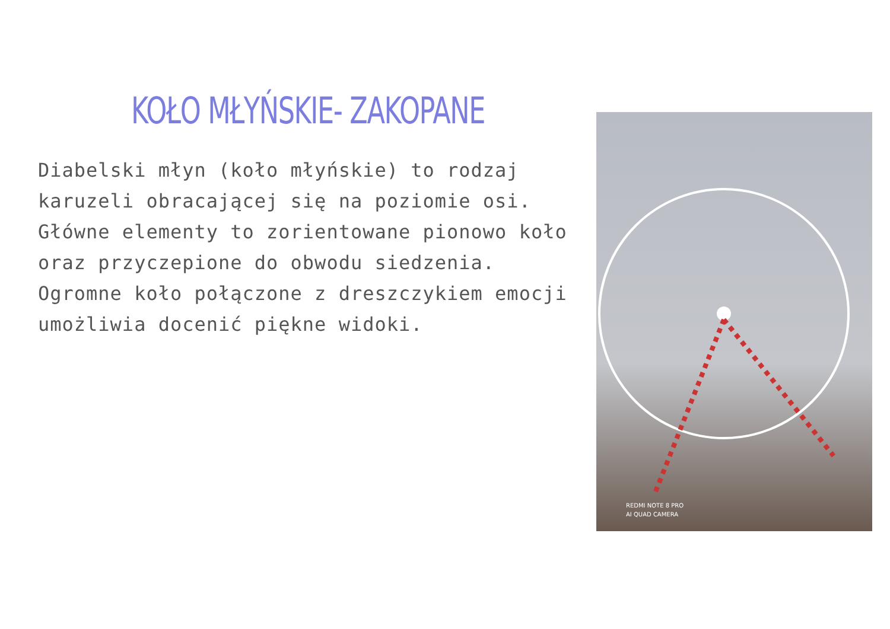KOŁO MŁYŃSKIE- ZAKOPANE
Diabelski młyn (koło młyńskie) to rodzaj karuzeli obracającej się na poziomie osi. Główne elementy to zorientowane pionowo koło oraz przyczepione do obwodu siedzenia. Ogromne koło połączone z dreszczykiem emocji umożliwia docenić piękne widoki.
REDMI NOTE 8 PRO
AI QUAD CAMERA